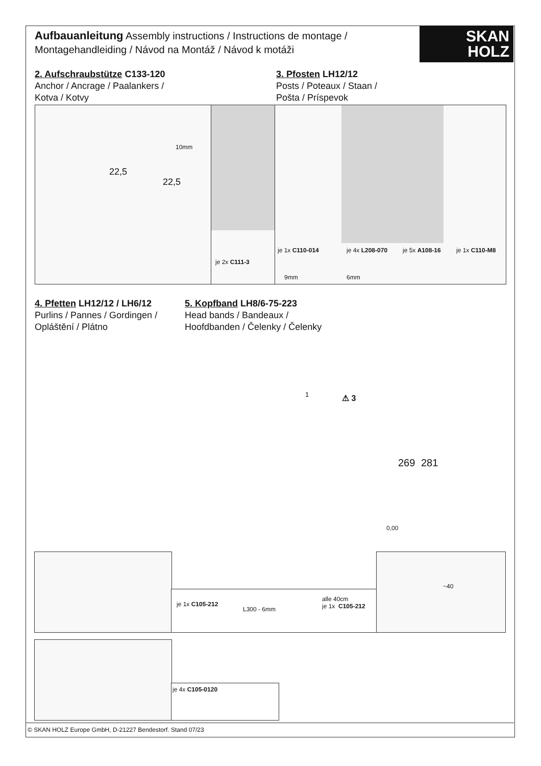Aufbauanleitung Assembly instructions / Instructions de montage / Montagehandleiding / Návod na Montáž / Návod k motáži
SKAN
HOLZ
2. Aufschraubstütze C133-120
Anchor / Ancrage / Paalankers /
Kotva / Kotvy
3. Pfosten LH12/12
Posts / Poteaux / Staan /
Pošta / Príspevok
10mm
22,5
22,5
je 2x C111-3
je 1x C110-014 je 4x L208-070 je 5x A108-16 je 1x C110-M8
9mm 6mm
4. Pfetten LH12/12 / LH6/12
Purlins / Pannes / Gordingen /
Opláštění / Plátno
5. Kopfband LH8/6-75-223
Head bands / Bandeaux /
Hoofdbanden / Čelenky / Čelenky
1 ⚠ 3
269 281
0,00
je 1x C105-212
L300 - 6mm
alle 40cm
je 1x C105-212
~40
je 4x C105-0120
© SKAN HOLZ Europe GmbH, D-21227 Bendestorf. Stand 07/23